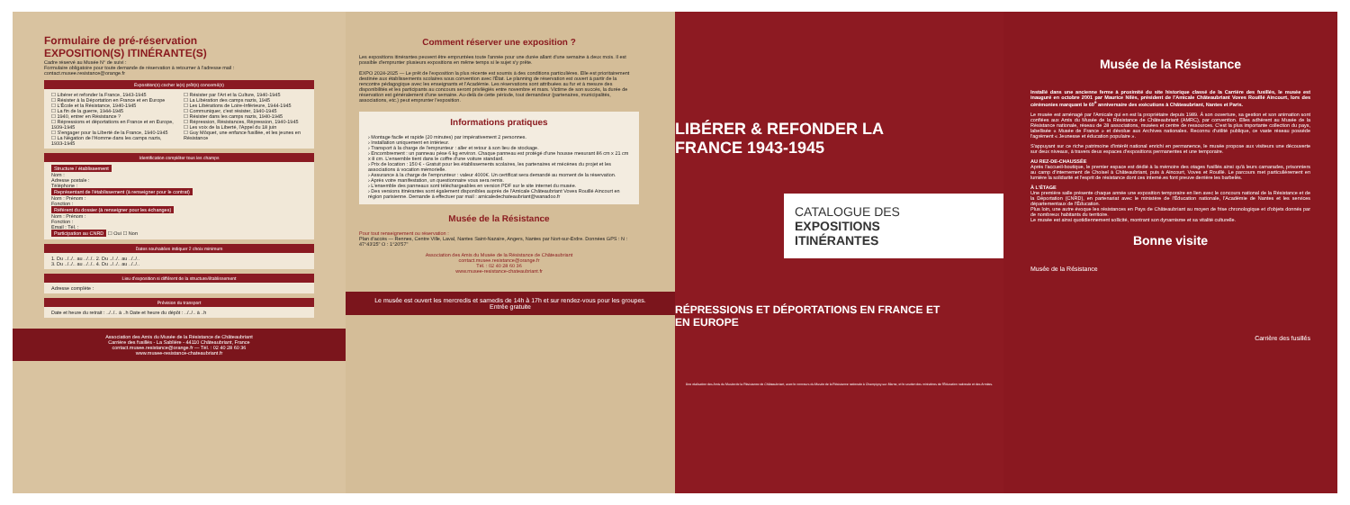Formulaire de pré-réservation
EXPOSITION(S) ITINÉRANTE(S)
Cadre réservé au Musée N° de suivi :
Formulaire obligatoire pour toute demande de réservation à retourner à l'adresse mail : contact.musee.resistance@orange.fr
Exposition(s) cocher le(s) prêt(s) concerné(s)
☐ Libérer et refonder la France, 1943-1945
☐ Résister à la Déportation en France et en Europe
☐ L'École et la Résistance, 1940-1945
☐ La fin de la guerre, 1944-1945
☐ 1940, entrer en Résistance ?
☐ Répressions et déportations en France et en Europe, 1939-1945
☐ S'engager pour la Liberté de la France, 1940-1945
☐ La Négation de l'Homme dans les camps nazis, 1933-1945
☐ Résister par l'Art et la Culture, 1940-1945
☐ La Libération des camps nazis, 1945
☐ Les Libérations de Loire-Inférieure, 1944-1945
☐ Communiquer, c'est résister, 1940-1945
☐ Résister dans les camps nazis, 1940-1945
☐ Répression, Résistances, Répression, 1940-1945
☐ Les voix de la Liberté, l'Appel du 18 juin
☐ Guy Môquet, une enfance fusillée, et les jeunes en Résistance
Identification compléter tous les champs
Structure / établissement
Nom :
Adresse postale :
Téléphone :
Représentant de l'établissement (à renseigner pour le contrat)
Nom : Prénom :
Fonction :
Référent du dossier (à renseigner pour les échanges)
Nom : Prénom :
Fonction :
Email : Tél. :
Participation au CNRD ☐ Oui ☐ Non
Dates souhaitées indiquer 2 choix minimum
1. Du ../../.. au ../../.. 2. Du ../../.. au ../../..
3. Du ../../.. au ../../.. 4. Du ../../.. au ../../..
Lieu d'exposition si différent de la structure/établissement
Adresse complète :
Prévision du transport
Date et heure du retrait : ../../.. à ..h Date et heure du dépôt : ../../.. à ..h
Association des Amis du Musée de la Résistance de Châteaubriant
Carrière des fusillés - La Sablière - 44110 Châteaubriant, France
contact.musee.resistance@orange.fr — Tél. : 02 40 28 60 36
www.musee-resistance-chateaubriant.fr
Comment réserver une exposition ?
Les expositions itinérantes peuvent être empruntées toute l'année pour une durée allant d'une semaine à deux mois. Il est possible d'emprunter plusieurs expositions en même temps si le sujet s'y prête.
EXPO 2024-2025 — Le prêt de l'exposition la plus récente est soumis à des conditions particulières. Elle est prioritairement destinée aux établissements scolaires sous convention avec l'État. Le planning de réservation est ouvert à partir de la rencontre pédagogique avec les enseignants et l'Académie. Les réservations sont attribuées au fur et à mesure des disponibilités et les participants au concours seront privilégiés entre novembre et mars. Victime de son succès, la durée de réservation est généralement d'une semaine. Au-delà de cette période, tout demandeur (partenaires, municipalités, associations, etc.) peut emprunter l'exposition.
Informations pratiques
› Montage facile et rapide (20 minutes) par impérativement 2 personnes.
› Installation uniquement en intérieur.
› Transport à la charge de l'emprunteur : aller et retour à son lieu de stockage.
› Encombrement : un panneau pèse 6 kg environ. Chaque panneau est protégé d'une housse mesurant 86 cm x 21 cm x 8 cm. L'ensemble tient dans le coffre d'une voiture standard.
› Prix de location : 150 € - Gratuit pour les établissements scolaires, les partenaires et mécènes du projet et les associations à vocation mémorielle.
› Assurance à la charge de l'emprunteur : valeur 4000€. Un certificat sera demandé au moment de la réservation.
› Après votre manifestation, un questionnaire vous sera remis.
› L'ensemble des panneaux sont téléchargeables en version PDF sur le site internet du musée.
› Des versions itinérantes sont également disponibles auprès de l'Amicale Châteaubriant Voves Rouillé Aincourt en région parisienne. Demande à effectuer par mail : amicaledechateaubriant@wanadoo.fr
Musée de la Résistance
Pour tout renseignement ou réservation :
Plan d'accès — Rennes, Centre Ville, Laval, Nantes Saint-Nazaire, Angers, Nantes par Nort-sur-Erdre. Données GPS : N : 47°43'25" O : 1°20'57"
Association des Amis du Musée de la Résistance de Châteaubriant
contact.musee.resistance@orange.fr
Tél. : 02 40 28 60 36
www.musee-resistance-chateaubriant.fr
Le musée est ouvert les mercredis et samedis de 14h à 17h et sur rendez-vous pour les groupes.
Entrée gratuite
LIBÉRER & REFONDER LA FRANCE 1943-1945
CATALOGUE DES
EXPOSITIONS
ITINÉRANTES
RÉPRESSIONS ET DÉPORTATIONS EN FRANCE ET EN EUROPE
Une réalisation des Amis du Musée de la Résistance de Châteaubriant, avec le concours du Musée de la Résistance nationale à Champigny-sur-Marne, et le soutien des ministères de l'Éducation nationale et des Armées.
Musée de la Résistance
Installé dans une ancienne ferme à proximité du site historique classé de la Carrière des fusillés, le musée est inauguré en octobre 2001 par Maurice Nilès, président de l'Amicale Châteaubriant Voves Rouillé Aincourt, lors des cérémonies marquant le 60<sup>e</sup> anniversaire des exécutions à Châteaubriant, Nantes et Paris.
Le musée est aménagé par l'Amicale qui en est la propriétaire depuis 1989. À son ouverture, sa gestion et son animation sont confiées aux Amis du Musée de la Résistance de Châteaubriant (AMRC), par convention. Elles adhèrent au Musée de la Résistance nationale, réseau de 28 associations, musées et centre de ressources. C'est la plus importante collection du pays, labellisée « Musée de France » et dévolue aux Archives nationales. Reconnu d'utilité publique, ce vaste réseau possède l'agrément « Jeunesse et éducation populaire ».
S'appuyant sur ce riche patrimoine d'intérêt national enrichi en permanence, le musée propose aux visiteurs une découverte sur deux niveaux, à travers deux espaces d'expositions permanentes et une temporaire.
AU REZ-DE-CHAUSSÉE
Après l'accueil-boutique, le premier espace est dédié à la mémoire des otages fusillés ainsi qu'à leurs camarades, prisonniers au camp d'internement de Choisel à Châteaubriant, puis à Aincourt, Voves et Rouillé. Le parcours met particulièrement en lumière la solidarité et l'esprit de résistance dont ces interné.es font preuve derrière les barbelés.
À L'ÉTAGE
Une première salle présente chaque année une exposition temporaire en lien avec le concours national de la Résistance et de la Déportation (CNRD), en partenariat avec le ministère de l'Éducation nationale, l'Académie de Nantes et les services départementaux de l'Éducation.
Plus loin, une autre évoque les résistances en Pays de Châteaubriant au moyen de frise chronologique et d'objets donnés par de nombreux habitants du territoire.
Le musée est ainsi quotidiennement sollicité, montrant son dynamisme et sa vitalité culturelle.
Bonne visite
Musée de la Résistance
Carrière des fusillés